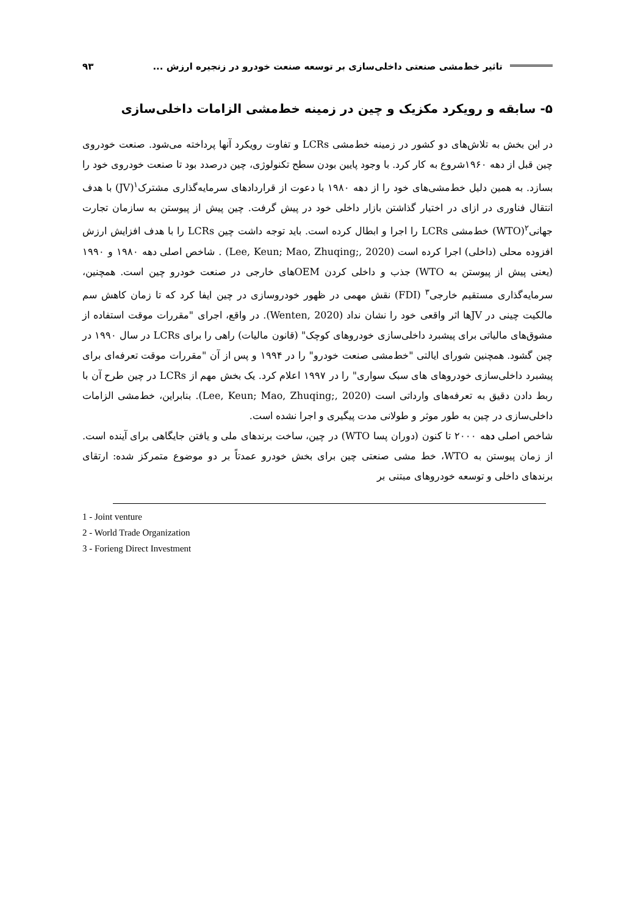تاثیر خط‌مشی صنعتی داخلی‌سازی بر توسعه صنعت خودرو در زنجیره ارزش ... ۹۳
۵- سابقه و رویکرد مکزیک و چین در زمینه خط‌مشی الزامات داخلی‌سازی
در این بخش به تلاش‌های دو کشور در زمینه خط‌مشی LCRs و تفاوت رویکرد آنها پرداخته می‌شود. صنعت خودروی چین قبل از دهه ۱۹۶۰شروع به کار کرد. با وجود پایین بودن سطح تکنولوژی، چین درصدد بود تا صنعت خودروی خود را بسازد. به همین دلیل خط‌مشی‌های خود را از دهه ۱۹۸۰ با دعوت از قراردادهای سرمایه‌گذاری مشترک<sup>۱</sup>(JV) با هدف انتقال فناوری در ازای در اختیار گذاشتن بازار داخلی خود در پیش گرفت. چین پیش از پیوستن به سازمان تجارت جهانی<sup>۲</sup>(WTO) خط‌مشی LCRs را اجرا و ابطال کرده است. باید توجه داشت چین LCRs را با هدف افزایش ارزش افزوده محلی (داخلی) اجرا کرده است (Lee, Keun; Mao, Zhuqing;, 2020) . شاخص اصلی دهه ۱۹۸۰ و ۱۹۹۰ (یعنی پیش از پیوستن به WTO) جذب و داخلی کردن OEMهای خارجی در صنعت خودرو چین است. همچنین، سرمایه‌گذاری مستقیم خارجی<sup>۳</sup> (FDI) نقش مهمی در ظهور خودروسازی در چین ایفا کرد که تا زمان کاهش سم مالکیت چینی در JVها اثر واقعی خود را نشان نداد (Wenten, 2020). در واقع، اجرای "مقررات موقت استفاده از مشوق‌های مالیاتی برای پیشبرد داخلی‌سازی خودروهای کوچک" (قانون مالیات) راهی را برای LCRs در سال ۱۹۹۰ در چین گشود. همچنین شورای ایالتی "خط‌مشی صنعت خودرو" را در ۱۹۹۴ و پس از آن "مقررات موقت تعرفه‌ای برای پیشبرد داخلی‌سازی خودروهای های سبک سواری" را در ۱۹۹۷ اعلام کرد. یک بخش مهم از LCRs در چین طرح آن با ربط دادن دقیق به تعرفه‌های وارداتی است (Lee, Keun; Mao, Zhuqing;, 2020). بنابراین، خط‌مشی الزامات داخلی‌سازی در چین به طور موثر و طولانی مدت پیگیری و اجرا نشده است.
شاخص اصلی دهه ۲۰۰۰ تا کنون (دوران پسا WTO) در چین، ساخت برندهای ملی و یافتن جایگاهی برای آینده است. از زمان پیوستن به WTO، خط مشی صنعتی چین برای بخش خودرو عمدتاً بر دو موضوع متمرکز شده: ارتقای برندهای داخلی و توسعه خودروهای مبتنی بر
1 - Joint venture
2 - World Trade Organization
3 - Forieng Direct Investment